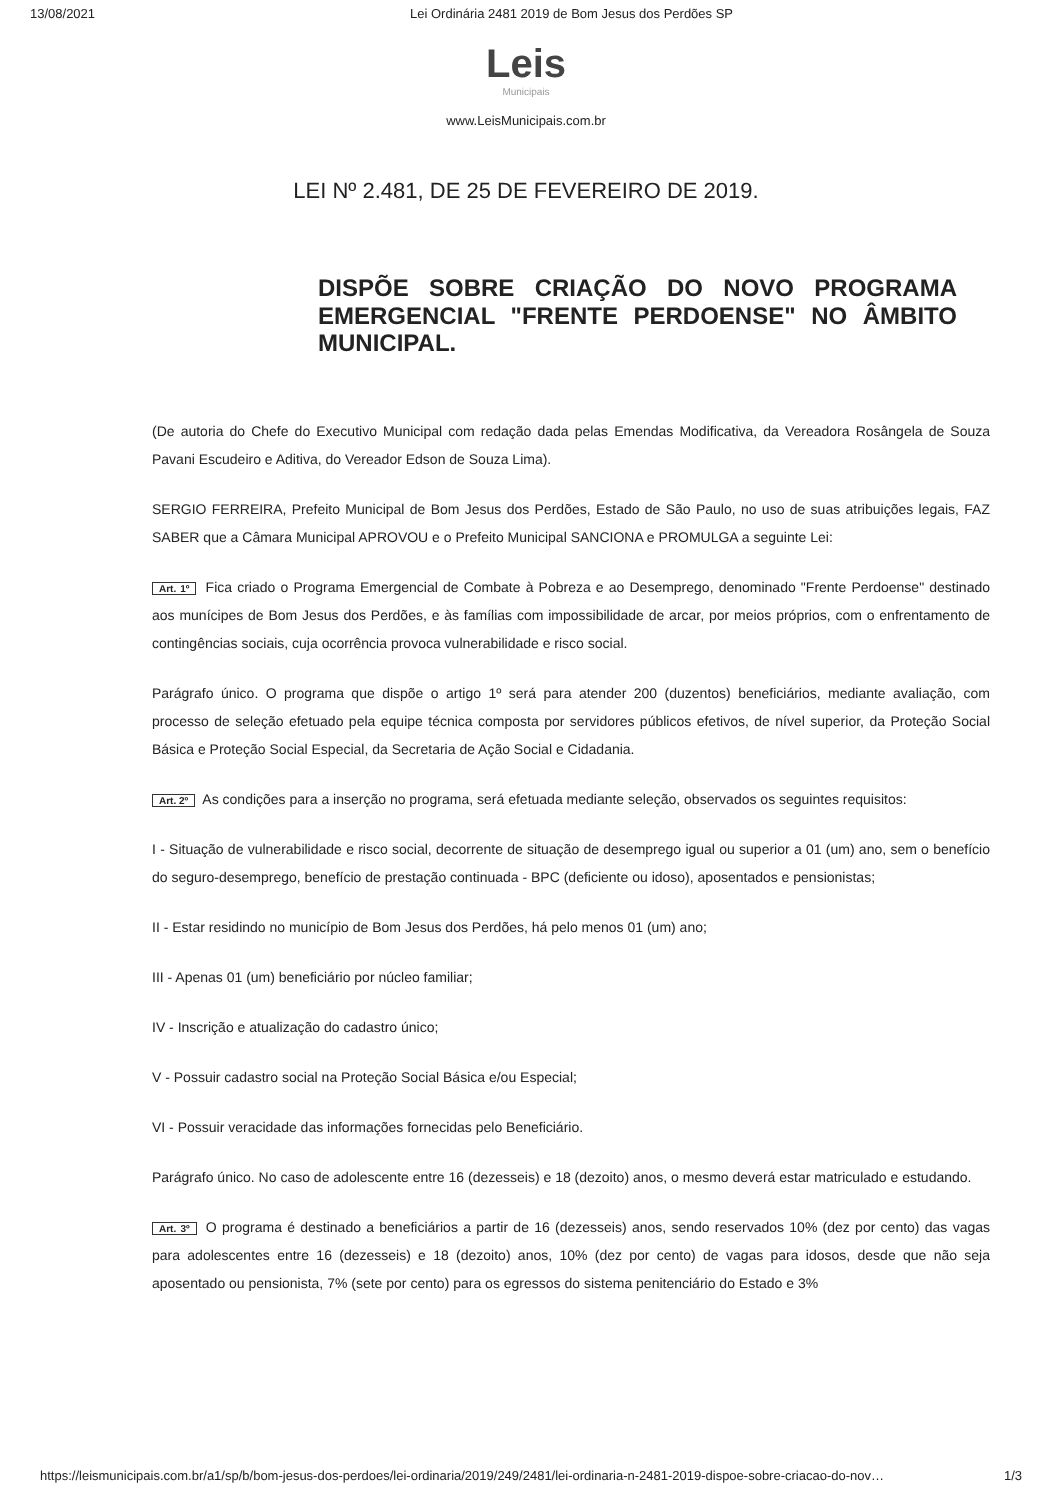13/08/2021 Lei Ordinária 2481 2019 de Bom Jesus dos Perdões SP
Leis
Municipais
www.LeisMunicipais.com.br
LEI Nº 2.481, DE 25 DE FEVEREIRO DE 2019.
DISPÕE SOBRE CRIAÇÃO DO NOVO PROGRAMA EMERGENCIAL "FRENTE PERDOENSE" NO ÂMBITO MUNICIPAL.
(De autoria do Chefe do Executivo Municipal com redação dada pelas Emendas Modificativa, da Vereadora Rosângela de Souza Pavani Escudeiro e Aditiva, do Vereador Edson de Souza Lima).
SERGIO FERREIRA, Prefeito Municipal de Bom Jesus dos Perdões, Estado de São Paulo, no uso de suas atribuições legais, FAZ SABER que a Câmara Municipal APROVOU e o Prefeito Municipal SANCIONA e PROMULGA a seguinte Lei:
Art. 1º Fica criado o Programa Emergencial de Combate à Pobreza e ao Desemprego, denominado "Frente Perdoense" destinado aos munícipes de Bom Jesus dos Perdões, e às famílias com impossibilidade de arcar, por meios próprios, com o enfrentamento de contingências sociais, cuja ocorrência provoca vulnerabilidade e risco social.
Parágrafo único. O programa que dispõe o artigo 1º será para atender 200 (duzentos) beneficiários, mediante avaliação, com processo de seleção efetuado pela equipe técnica composta por servidores públicos efetivos, de nível superior, da Proteção Social Básica e Proteção Social Especial, da Secretaria de Ação Social e Cidadania.
Art. 2º As condições para a inserção no programa, será efetuada mediante seleção, observados os seguintes requisitos:
I - Situação de vulnerabilidade e risco social, decorrente de situação de desemprego igual ou superior a 01 (um) ano, sem o benefício do seguro-desemprego, benefício de prestação continuada - BPC (deficiente ou idoso), aposentados e pensionistas;
II - Estar residindo no município de Bom Jesus dos Perdões, há pelo menos 01 (um) ano;
III - Apenas 01 (um) beneficiário por núcleo familiar;
IV - Inscrição e atualização do cadastro único;
V - Possuir cadastro social na Proteção Social Básica e/ou Especial;
VI - Possuir veracidade das informações fornecidas pelo Beneficiário.
Parágrafo único. No caso de adolescente entre 16 (dezesseis) e 18 (dezoito) anos, o mesmo deverá estar matriculado e estudando.
Art. 3º O programa é destinado a beneficiários a partir de 16 (dezesseis) anos, sendo reservados 10% (dez por cento) das vagas para adolescentes entre 16 (dezesseis) e 18 (dezoito) anos, 10% (dez por cento) de vagas para idosos, desde que não seja aposentado ou pensionista, 7% (sete por cento) para os egressos do sistema penitenciário do Estado e 3%
https://leismunicipais.com.br/a1/sp/b/bom-jesus-dos-perdoes/lei-ordinaria/2019/249/2481/lei-ordinaria-n-2481-2019-dispoe-sobre-criacao-do-nov… 1/3